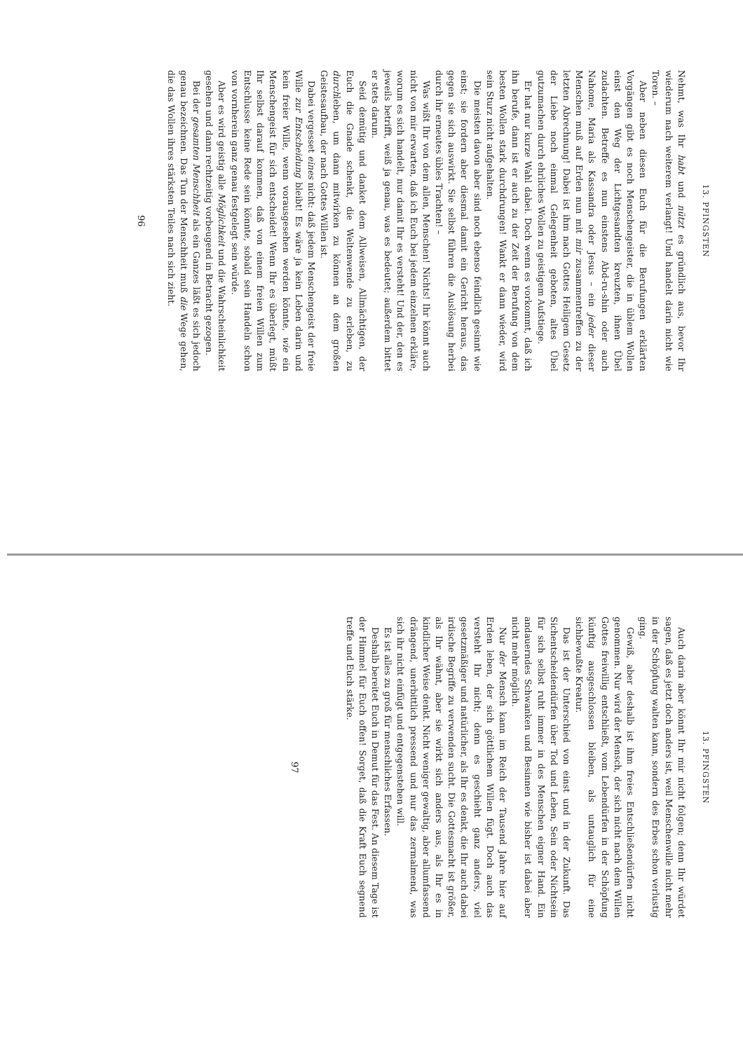13. PFINGSTEN
Nehmt, was Ihr habt und nützt es gründlich aus, bevor Ihr wiederum nach weiterem verlangt! Und handelt darin nicht wie Toren. –
Aber neben diesen Euch für die Berufungen erklärten Vorgängen gibt es noch Menschengeister, die in üblem Wollen einst den Weg der Lichtgesandten kreuzten, ihnen Übel zudachten. Betreffe es nun einstens Abd-ru-shin oder auch Nahome, Maria als Kassandra oder Jesus – ein jeder dieser Menschen muß auf Erden nun mit mir zusammentreffen zu der letzten Abrechnung! Dabei ist ihm nach Gottes Heiligem Gesetz der Liebe noch einmal Gelegenheit geboten, altes Übel gutzumachen durch ehrliches Wollen zu geistigem Aufstiege.
Er hat nur kurze Wahl dabei. Doch wenn es vorkommt, daß ich ihn berufe, dann ist er auch zu der Zeit der Berufung von dem besten Wollen stark durchdrungen! Wankt er dann wieder, wird sein Sturz nicht aufgehalten.
Die meisten davon aber sind noch ebenso feindlich gesinnt wie einst; sie fordern aber diesmal damit ein Gericht heraus, das gegen sie sich auswirkt. Sie selbst führen die Auslösung herbei durch ihr erneutes übles Trachten! –
Was wißt Ihr von dem allen, Menschen! Nichts! Ihr könnt auch nicht von mir erwarten, daß ich Euch bei jedem einzelnen erkläre, worum es sich handelt, nur damit Ihr es versteht! Und der, den es jeweils betrifft, weiß ja genau, was es bedeutet; außerdem bittet er stets darum.
Seid demütig und danket dem Allweisen, Allmächtigen, der Euch die Gnade schenkt, die Weltenwende zu erleben, zu durchleben, um dann mitwirken zu können an dem großen Geistesaufbau, der nach Gottes Willen ist.
Dabei vergesset eines nicht: daß jedem Menschengeist der freie Wille zur Entscheidung bleibt! Es wäre ja kein Leben darin und kein freier Wille, wenn vorausgesehen werden könnte, wie ein Menschengeist für sich entscheidet! Wenn Ihr es überlegt, müßt Ihr selbst darauf kommen, daß von einem freien Willen zum Entschlusse keine Rede sein könnte, sobald sein Handeln schon von vornherein ganz genau festgelegt sein würde.
Aber es wird geistig alle Möglichkeit und die Wahrscheinlichkeit gesehen und dann rechtzeitig vorbeugend in Betracht gezogen.
Bei der gesamten Menschheit als ein Ganzes läßt es sich jedoch genau bezeichnen. Das Tun der Menschheit muß die Wege gehen, die das Wollen ihres stärksten Teiles nach sich zieht.
96
13. PFINGSTEN
Auch darin aber könnt Ihr mir nicht folgen; denn Ihr würdet sagen, daß es jetzt doch anders ist, weil Menschenwille nicht mehr in der Schöpfung walten kann, sondern des Erbes schon verlustig ging.
Gewiß, aber deshalb ist ihm freies Entschließendürfen nicht genommen. Nur wird der Mensch, der sich nicht nach dem Willen Gottes freiwillig entschließt, vom Lebendürfen in der Schöpfung künftig ausgeschlossen bleiben, als untauglich für eine sichbewußte Kreatur.
Das ist der Unterschied von einst und in der Zukunft. Das Sichentscheidendürfen über Tod und Leben, Sein oder Nichtsein für sich selbst ruht immer in des Menschen eigner Hand. Ein andauerndes Schwanken und Besinnen wie bisher ist dabei aber nicht mehr möglich.
Nur der Mensch kann im Reich der Tausend Jahre hier auf Erden leben, der sich göttlichem Willen fügt. Doch auch das versteht Ihr nicht; denn es geschieht ganz anders, viel gesetzmäßiger und natürlicher, als Ihr es denkt, die Ihr auch dabei irdische Begriffe zu verwenden sucht. Die Gottesmacht ist größer, als Ihr wähnt, aber sie wirkt sich anders aus, als Ihr es in kindlicher Weise denkt. Nicht weniger gewaltig, aber allumfassend drängend, unerbittlich pressend und nur das zermalmend, was sich ihr nicht einfügt und entgegenstehen will.
Es ist alles zu groß für menschliches Erfassen.
Deshalb bereitet Euch in Demut für das Fest. An diesem Tage ist der Himmel für Euch offen! Sorget, daß die Kraft Euch segnend treffe und Euch stärke.
97